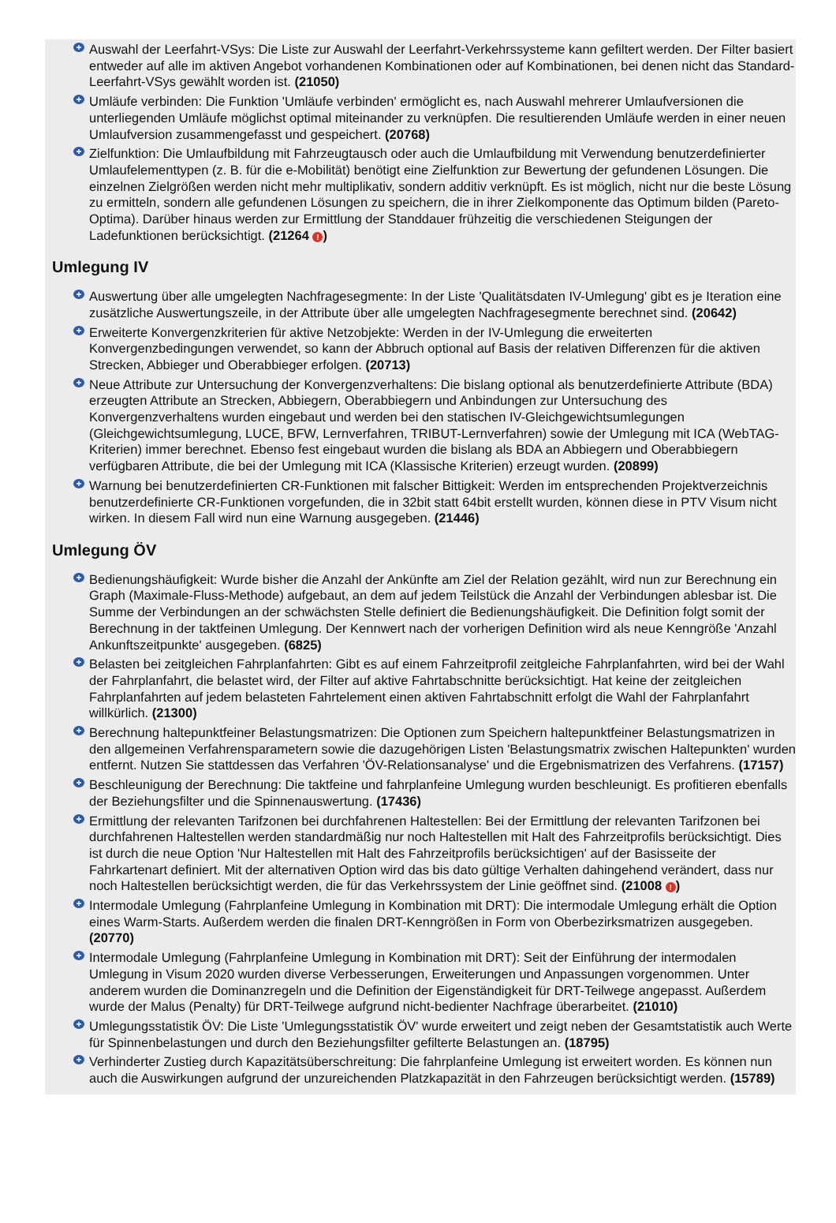+
Auswahl der Leerfahrt-VSys: Die Liste zur Auswahl der Leerfahrt-Verkehrssysteme kann gefiltert werden. Der Filter basiert entweder auf alle im aktiven Angebot vorhandenen Kombinationen oder auf Kombinationen, bei denen nicht das Standard-Leerfahrt-VSys gewählt worden ist. (21050)
+
Umläufe verbinden: Die Funktion 'Umläufe verbinden' ermöglicht es, nach Auswahl mehrerer Umlaufversionen die unterliegenden Umläufe möglichst optimal miteinander zu verknüpfen. Die resultierenden Umläufe werden in einer neuen Umlaufversion zusammengefasst und gespeichert. (20768)
+
Zielfunktion: Die Umlaufbildung mit Fahrzeugtausch oder auch die Umlaufbildung mit Verwendung benutzerdefinierter Umlaufelementtypen (z. B. für die e-Mobilität) benötigt eine Zielfunktion zur Bewertung der gefundenen Lösungen. Die einzelnen Zielgrößen werden nicht mehr multiplikativ, sondern additiv verknüpft. Es ist möglich, nicht nur die beste Lösung zu ermitteln, sondern alle gefundenen Lösungen zu speichern, die in ihrer Zielkomponente das Optimum bilden (Pareto-Optima). Darüber hinaus werden zur Ermittlung der Standdauer frühzeitig die verschiedenen Steigungen der Ladefunktionen berücksichtigt. (21264 !)
Umlegung IV
+
Auswertung über alle umgelegten Nachfragesegmente: In der Liste 'Qualitätsdaten IV-Umlegung' gibt es je Iteration eine zusätzliche Auswertungszeile, in der Attribute über alle umgelegten Nachfragesegmente berechnet sind. (20642)
+
Erweiterte Konvergenzkriterien für aktive Netzobjekte: Werden in der IV-Umlegung die erweiterten Konvergenzbedingungen verwendet, so kann der Abbruch optional auf Basis der relativen Differenzen für die aktiven Strecken, Abbieger und Oberabbieger erfolgen. (20713)
+
Neue Attribute zur Untersuchung der Konvergenzverhaltens: Die bislang optional als benutzerdefinierte Attribute (BDA) erzeugten Attribute an Strecken, Abbiegern, Oberabbiegern und Anbindungen zur Untersuchung des Konvergenzverhaltens wurden eingebaut und werden bei den statischen IV-Gleichgewichtsumlegungen (Gleichgewichtsumlegung, LUCE, BFW, Lernverfahren, TRIBUT-Lernverfahren) sowie der Umlegung mit ICA (WebTAG-Kriterien) immer berechnet. Ebenso fest eingebaut wurden die bislang als BDA an Abbiegern und Oberabbiegern verfügbaren Attribute, die bei der Umlegung mit ICA (Klassische Kriterien) erzeugt wurden. (20899)
+
Warnung bei benutzerdefinierten CR-Funktionen mit falscher Bittigkeit: Werden im entsprechenden Projektverzeichnis benutzerdefinierte CR-Funktionen vorgefunden, die in 32bit statt 64bit erstellt wurden, können diese in PTV Visum nicht wirken. In diesem Fall wird nun eine Warnung ausgegeben. (21446)
Umlegung ÖV
+
Bedienungshäufigkeit: Wurde bisher die Anzahl der Ankünfte am Ziel der Relation gezählt, wird nun zur Berechnung ein Graph (Maximale-Fluss-Methode) aufgebaut, an dem auf jedem Teilstück die Anzahl der Verbindungen ablesbar ist. Die Summe der Verbindungen an der schwächsten Stelle definiert die Bedienungshäufigkeit. Die Definition folgt somit der Berechnung in der taktfeinen Umlegung. Der Kennwert nach der vorherigen Definition wird als neue Kenngröße 'Anzahl Ankunftszeitpunkte' ausgegeben. (6825)
+
Belasten bei zeitgleichen Fahrplanfahrten: Gibt es auf einem Fahrzeitprofil zeitgleiche Fahrplanfahrten, wird bei der Wahl der Fahrplanfahrt, die belastet wird, der Filter auf aktive Fahrtabschnitte berücksichtigt. Hat keine der zeitgleichen Fahrplanfahrten auf jedem belasteten Fahrtelement einen aktiven Fahrtabschnitt erfolgt die Wahl der Fahrplanfahrt willkürlich. (21300)
+
Berechnung haltepunktfeiner Belastungsmatrizen: Die Optionen zum Speichern haltepunktfeiner Belastungsmatrizen in den allgemeinen Verfahrensparametern sowie die dazugehörigen Listen 'Belastungsmatrix zwischen Haltepunkten' wurden entfernt. Nutzen Sie stattdessen das Verfahren 'ÖV-Relationsanalyse' und die Ergebnismatrizen des Verfahrens. (17157)
+
Beschleunigung der Berechnung: Die taktfeine und fahrplanfeine Umlegung wurden beschleunigt. Es profitieren ebenfalls der Beziehungsfilter und die Spinnenauswertung. (17436)
+
Ermittlung der relevanten Tarifzonen bei durchfahrenen Haltestellen: Bei der Ermittlung der relevanten Tarifzonen bei durchfahrenen Haltestellen werden standardmäßig nur noch Haltestellen mit Halt des Fahrzeitprofils berücksichtigt. Dies ist durch die neue Option 'Nur Haltestellen mit Halt des Fahrzeitprofils berücksichtigen' auf der Basisseite der Fahrkartenart definiert. Mit der alternativen Option wird das bis dato gültige Verhalten dahingehend verändert, dass nur noch Haltestellen berücksichtigt werden, die für das Verkehrssystem der Linie geöffnet sind. (21008 !)
+
Intermodale Umlegung (Fahrplanfeine Umlegung in Kombination mit DRT): Die intermodale Umlegung erhält die Option eines Warm-Starts. Außerdem werden die finalen DRT-Kenngrößen in Form von Oberbezirksmatrizen ausgegeben. (20770)
+
Intermodale Umlegung (Fahrplanfeine Umlegung in Kombination mit DRT): Seit der Einführung der intermodalen Umlegung in Visum 2020 wurden diverse Verbesserungen, Erweiterungen und Anpassungen vorgenommen. Unter anderem wurden die Dominanzregeln und die Definition der Eigenständigkeit für DRT-Teilwege angepasst. Außerdem wurde der Malus (Penalty) für DRT-Teilwege aufgrund nicht-bedienter Nachfrage überarbeitet. (21010)
+
Umlegungsstatistik ÖV: Die Liste 'Umlegungsstatistik ÖV' wurde erweitert und zeigt neben der Gesamtstatistik auch Werte für Spinnenbelastungen und durch den Beziehungsfilter gefilterte Belastungen an. (18795)
+
Verhinderter Zustieg durch Kapazitätsüberschreitung: Die fahrplanfeine Umlegung ist erweitert worden. Es können nun auch die Auswirkungen aufgrund der unzureichenden Platzkapazität in den Fahrzeugen berücksichtigt werden. (15789)